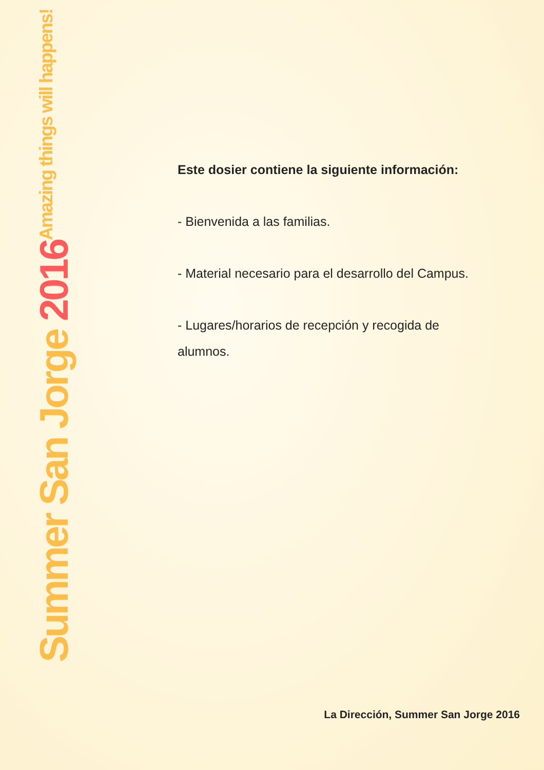Summer San Jorge 2016
Amazing things will happens!
Este dosier contiene la siguiente información:
- Bienvenida a las familias.
- Material necesario para el desarrollo del Campus.
- Lugares/horarios de recepción y recogida de alumnos.
La Dirección, Summer San Jorge 2016